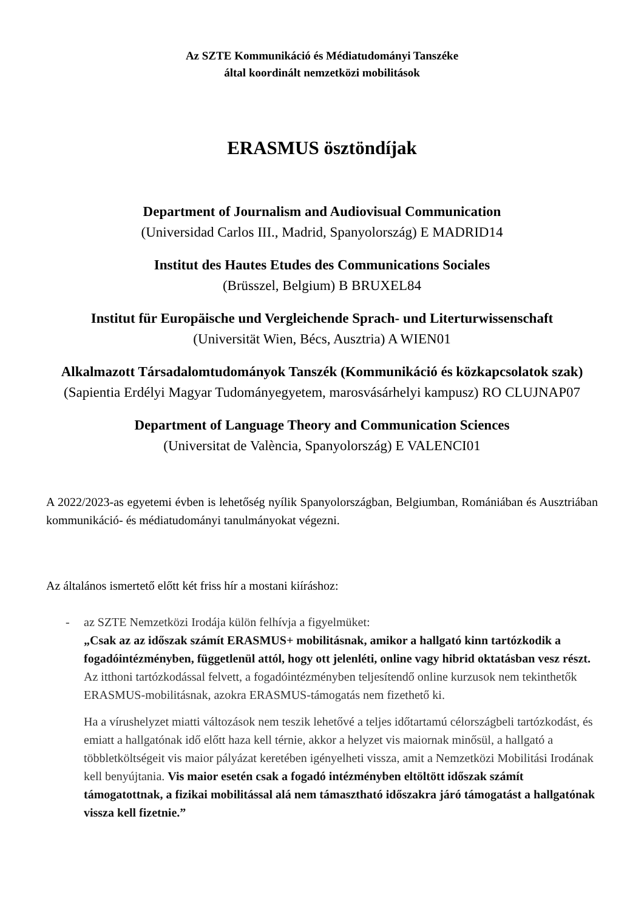Az SZTE Kommunikáció és Médiatudományi Tanszéke
által koordinált nemzetközi mobilitások
ERASMUS ösztöndíjak
Department of Journalism and Audiovisual Communication
(Universidad Carlos III., Madrid, Spanyolország) E MADRID14
Institut des Hautes Etudes des Communications Sociales
(Brüsszel, Belgium) B BRUXEL84
Institut für Europäische und Vergleichende Sprach- und Literturwissenschaft
(Universität Wien, Bécs, Ausztria) A WIEN01
Alkalmazott Társadalomtudományok Tanszék (Kommunikáció és közkapcsolatok szak)
(Sapientia Erdélyi Magyar Tudományegyetem, marosvásárhelyi kampusz) RO CLUJNAP07
Department of Language Theory and Communication Sciences
(Universitat de València, Spanyolország) E VALENCI01
A 2022/2023-as egyetemi évben is lehetőség nyílik Spanyolországban, Belgiumban, Romániában és Ausztriában kommunikáció- és médiatudományi tanulmányokat végezni.
Az általános ismertető előtt két friss hír a mostani kiíráshoz:
- az SZTE Nemzetközi Irodája külön felhívja a figyelmüket:
„Csak az az időszak számít ERASMUS+ mobilitásnak, amikor a hallgató kinn tartózkodik a fogadóintézményben, függetlenül attól, hogy ott jelenléti, online vagy hibrid oktatásban vesz részt. Az itthoni tartózkodással felvett, a fogadóintézményben teljesítendő online kurzusok nem tekinthetők ERASMUS-mobilitásnak, azokra ERASMUS-támogatás nem fizethető ki.
Ha a vírushelyzet miatti változások nem teszik lehetővé a teljes időtartamú célországbeli tartózkodást, és emiatt a hallgatónak idő előtt haza kell térnie, akkor a helyzet vis maiornak minősül, a hallgató a többletköltségeit vis maior pályázat keretében igényelheti vissza, amit a Nemzetközi Mobilitási Irodának kell benyújtania. Vis maior esetén csak a fogadó intézményben eltöltött időszak számít támogatottnak, a fizikai mobilitással alá nem támasztható időszakra járó támogatást a hallgatónak vissza kell fizetnie.”